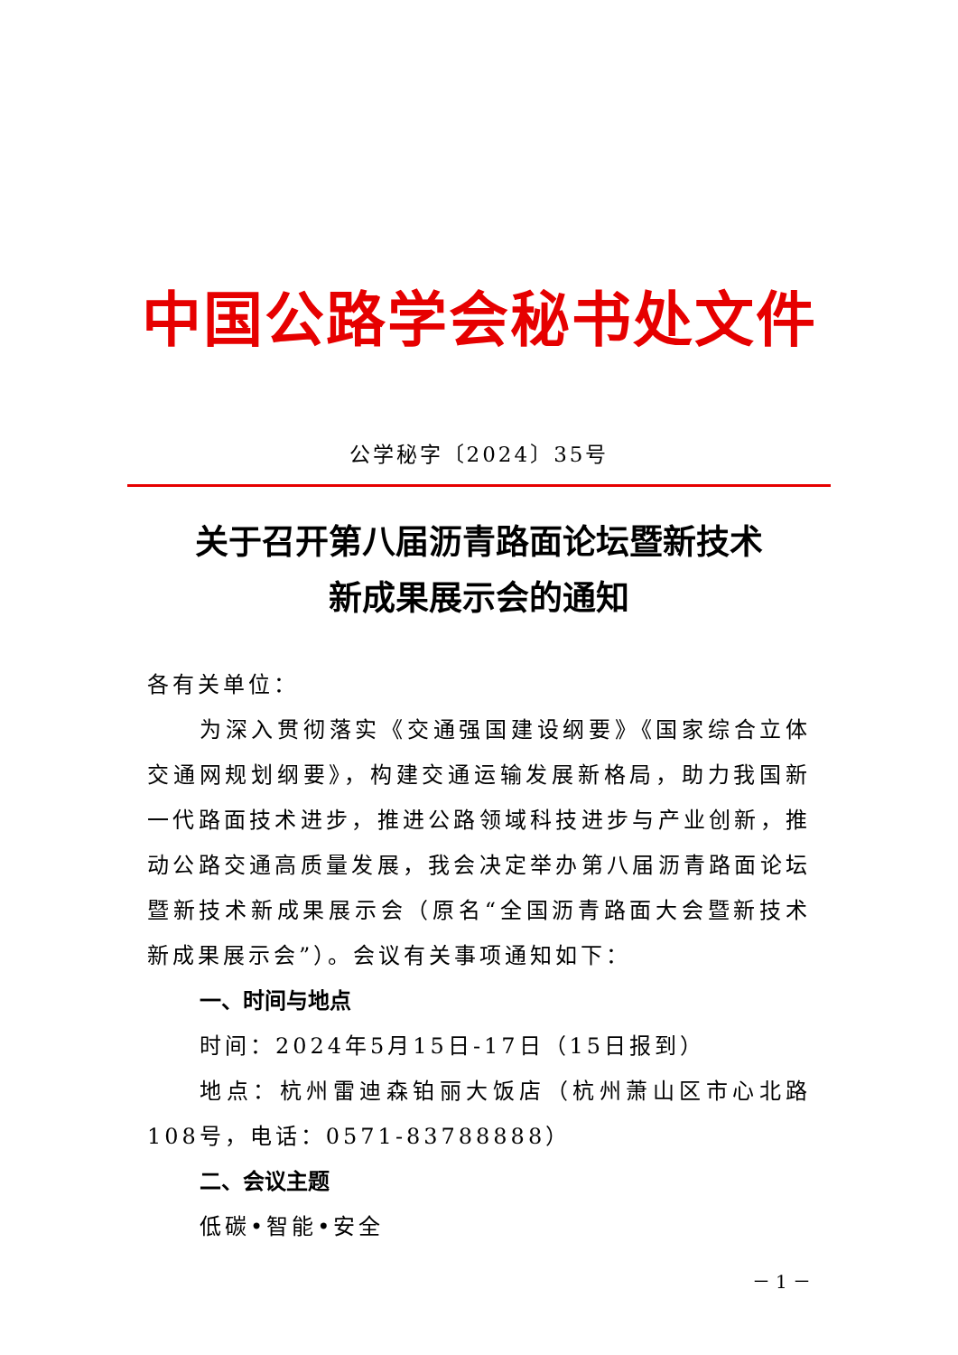中国公路学会秘书处文件
公学秘字〔2024〕35号
关于召开第八届沥青路面论坛暨新技术
新成果展示会的通知
各有关单位：
为深入贯彻落实《交通强国建设纲要》《国家综合立体交通网规划纲要》，构建交通运输发展新格局，助力我国新一代路面技术进步，推进公路领域科技进步与产业创新，推动公路交通高质量发展，我会决定举办第八届沥青路面论坛暨新技术新成果展示会（原名“全国沥青路面大会暨新技术新成果展示会”）。会议有关事项通知如下：
一、时间与地点
时间：2024年5月15日-17日（15日报到）
地点：杭州雷迪森铂丽大饭店（杭州萧山区市心北路108号，电话：0571-83788888）
二、会议主题
低碳•智能•安全
－ 1 －